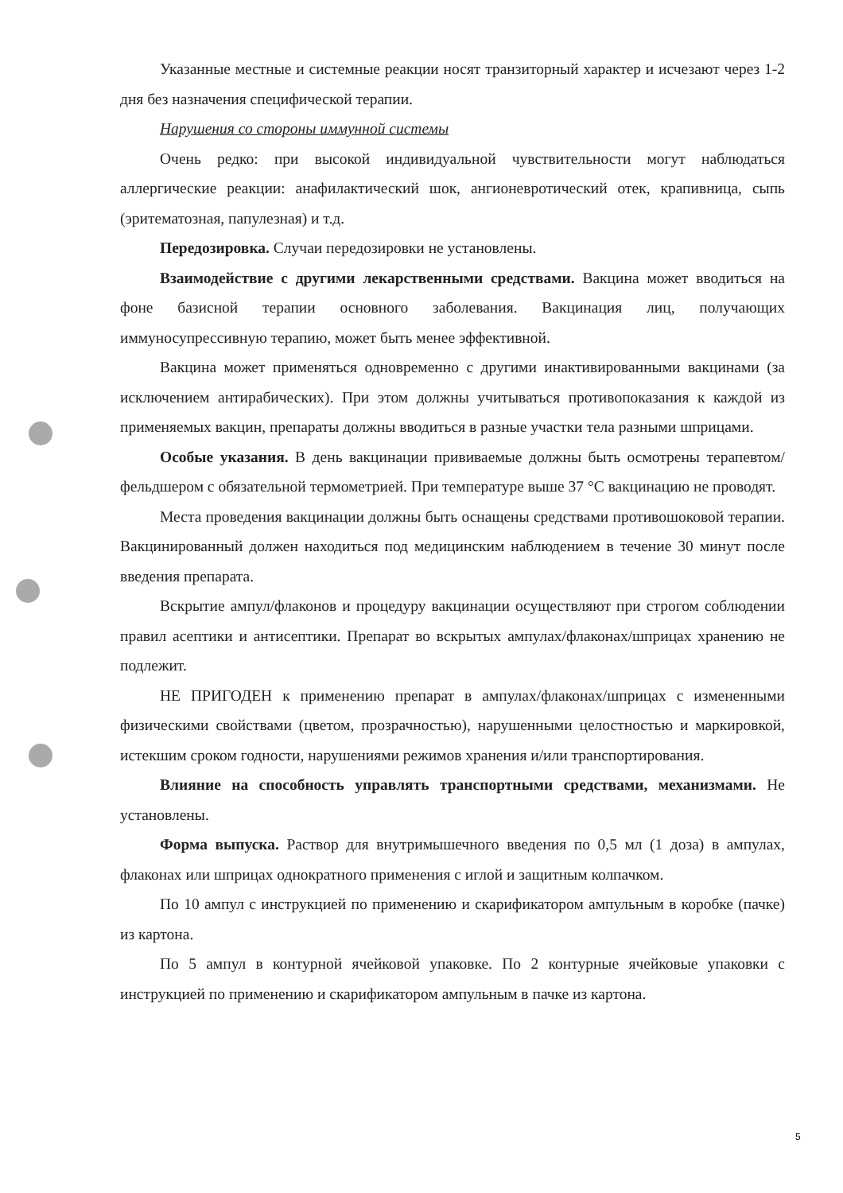Указанные местные и системные реакции носят транзиторный характер и исчезают через 1-2 дня без назначения специфической терапии.
Нарушения со стороны иммунной системы
Очень редко: при высокой индивидуальной чувствительности могут наблюдаться аллергические реакции: анафилактический шок, ангионевротический отек, крапивница, сыпь (эритематозная, папулезная) и т.д.
Передозировка. Случаи передозировки не установлены.
Взаимодействие с другими лекарственными средствами. Вакцина может вводиться на фоне базисной терапии основного заболевания. Вакцинация лиц, получающих иммуносупрессивную терапию, может быть менее эффективной.
Вакцина может применяться одновременно с другими инактивированными вакцинами (за исключением антирабических). При этом должны учитываться противопоказания к каждой из применяемых вакцин, препараты должны вводиться в разные участки тела разными шприцами.
Особые указания. В день вакцинации прививаемые должны быть осмотрены терапевтом/фельдшером с обязательной термометрией. При температуре выше 37 °С вакцинацию не проводят.
Места проведения вакцинации должны быть оснащены средствами противошоковой терапии. Вакцинированный должен находиться под медицинским наблюдением в течение 30 минут после введения препарата.
Вскрытие ампул/флаконов и процедуру вакцинации осуществляют при строгом соблюдении правил асептики и антисептики. Препарат во вскрытых ампулах/флаконах/шприцах хранению не подлежит.
НЕ ПРИГОДЕН к применению препарат в ампулах/флаконах/шприцах с измененными физическими свойствами (цветом, прозрачностью), нарушенными целостностью и маркировкой, истекшим сроком годности, нарушениями режимов хранения и/или транспортирования.
Влияние на способность управлять транспортными средствами, механизмами. Не установлены.
Форма выпуска. Раствор для внутримышечного введения по 0,5 мл (1 доза) в ампулах, флаконах или шприцах однократного применения с иглой и защитным колпачком.
По 10 ампул с инструкцией по применению и скарификатором ампульным в коробке (пачке) из картона.
По 5 ампул в контурной ячейковой упаковке. По 2 контурные ячейковые упаковки с инструкцией по применению и скарификатором ампульным в пачке из картона.
5